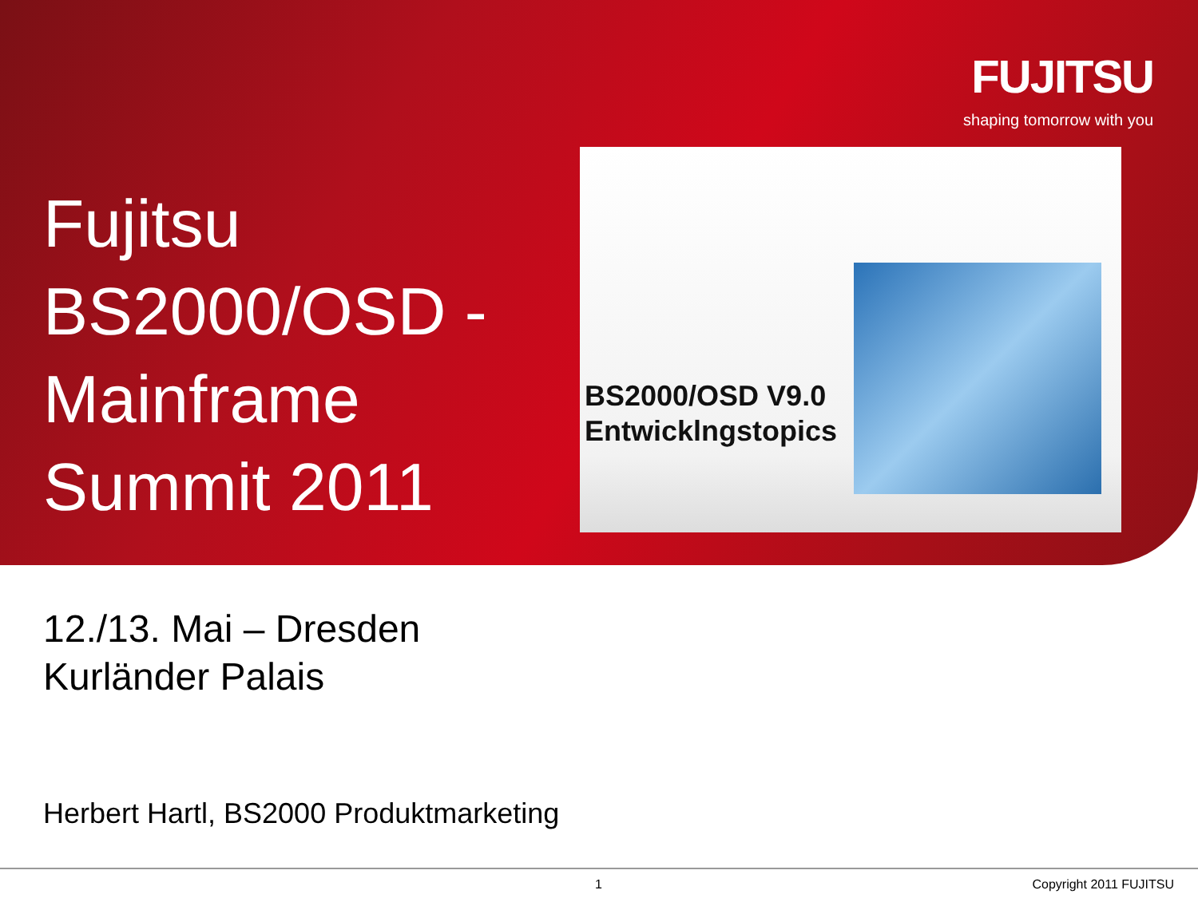FUJITSU
shaping tomorrow with you
Fujitsu
BS2000/OSD -
Mainframe
Summit 2011
BS2000/OSD V9.0
Entwicklngstopics
12./13. Mai – Dresden
Kurländer Palais
Herbert Hartl, BS2000 Produktmarketing
1 Copyright 2011 FUJITSU